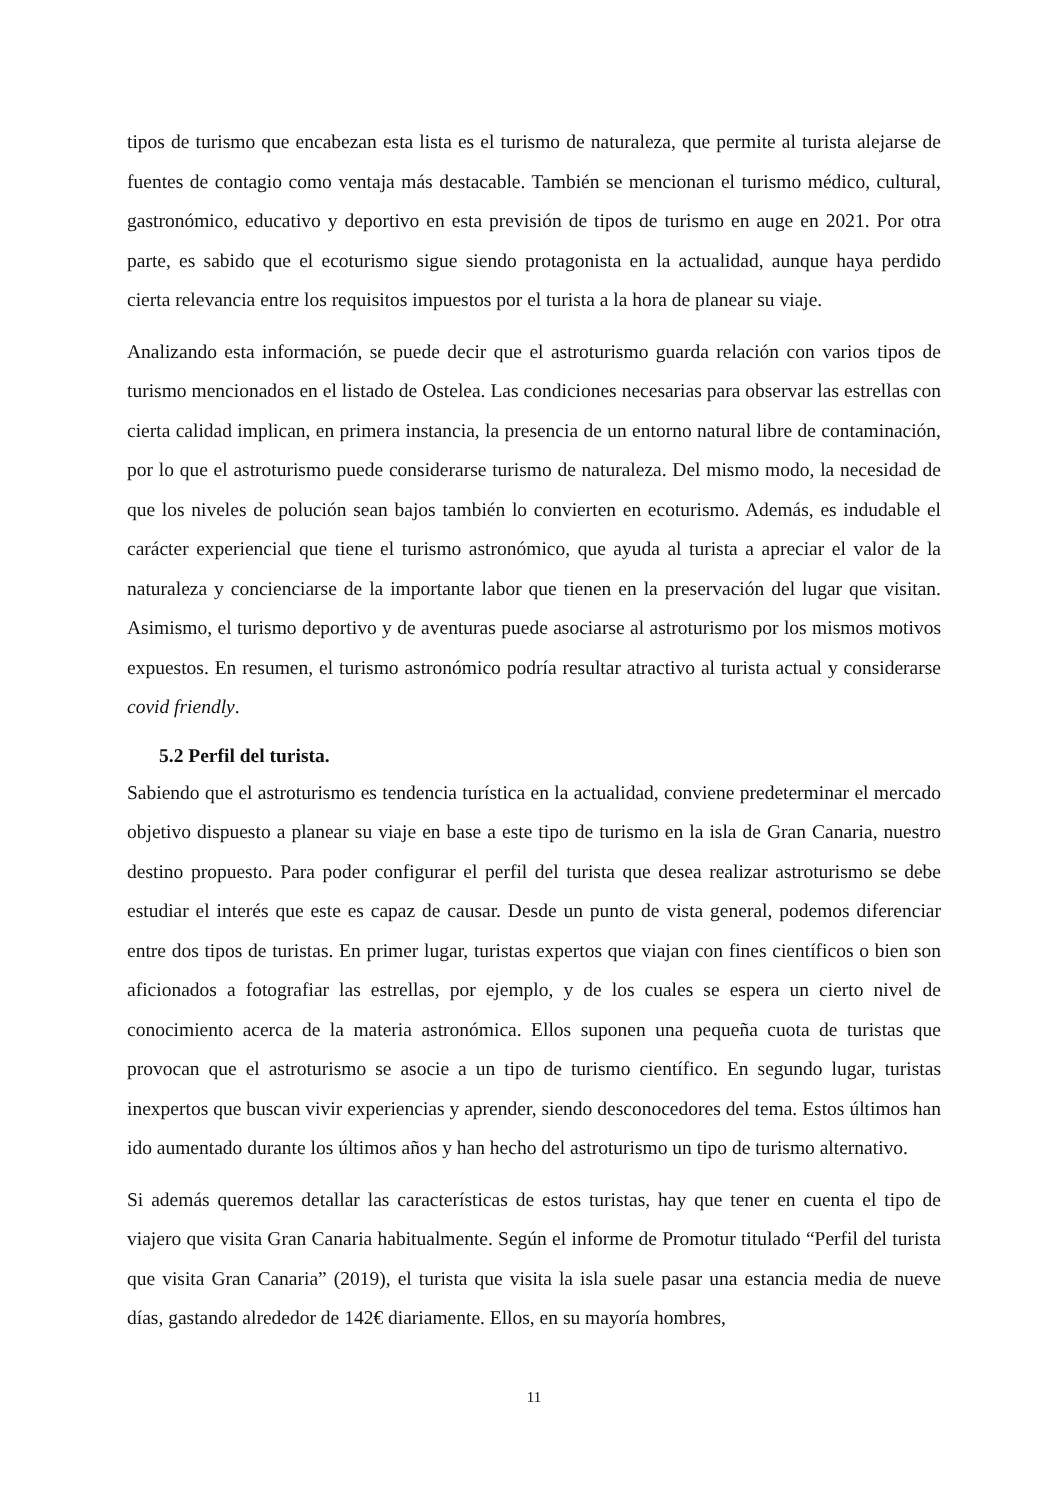tipos de turismo que encabezan esta lista es el turismo de naturaleza, que permite al turista alejarse de fuentes de contagio como ventaja más destacable. También se mencionan el turismo médico, cultural, gastronómico, educativo y deportivo en esta previsión de tipos de turismo en auge en 2021. Por otra parte, es sabido que el ecoturismo sigue siendo protagonista en la actualidad, aunque haya perdido cierta relevancia entre los requisitos impuestos por el turista a la hora de planear su viaje.
Analizando esta información, se puede decir que el astroturismo guarda relación con varios tipos de turismo mencionados en el listado de Ostelea. Las condiciones necesarias para observar las estrellas con cierta calidad implican, en primera instancia, la presencia de un entorno natural libre de contaminación, por lo que el astroturismo puede considerarse turismo de naturaleza. Del mismo modo, la necesidad de que los niveles de polución sean bajos también lo convierten en ecoturismo. Además, es indudable el carácter experiencial que tiene el turismo astronómico, que ayuda al turista a apreciar el valor de la naturaleza y concienciarse de la importante labor que tienen en la preservación del lugar que visitan. Asimismo, el turismo deportivo y de aventuras puede asociarse al astroturismo por los mismos motivos expuestos. En resumen, el turismo astronómico podría resultar atractivo al turista actual y considerarse covid friendly.
5.2 Perfil del turista.
Sabiendo que el astroturismo es tendencia turística en la actualidad, conviene predeterminar el mercado objetivo dispuesto a planear su viaje en base a este tipo de turismo en la isla de Gran Canaria, nuestro destino propuesto. Para poder configurar el perfil del turista que desea realizar astroturismo se debe estudiar el interés que este es capaz de causar. Desde un punto de vista general, podemos diferenciar entre dos tipos de turistas. En primer lugar, turistas expertos que viajan con fines científicos o bien son aficionados a fotografiar las estrellas, por ejemplo, y de los cuales se espera un cierto nivel de conocimiento acerca de la materia astronómica. Ellos suponen una pequeña cuota de turistas que provocan que el astroturismo se asocie a un tipo de turismo científico. En segundo lugar, turistas inexpertos que buscan vivir experiencias y aprender, siendo desconocedores del tema. Estos últimos han ido aumentado durante los últimos años y han hecho del astroturismo un tipo de turismo alternativo.
Si además queremos detallar las características de estos turistas, hay que tener en cuenta el tipo de viajero que visita Gran Canaria habitualmente. Según el informe de Promotur titulado “Perfil del turista que visita Gran Canaria” (2019), el turista que visita la isla suele pasar una estancia media de nueve días, gastando alrededor de 142€ diariamente. Ellos, en su mayoría hombres,
11